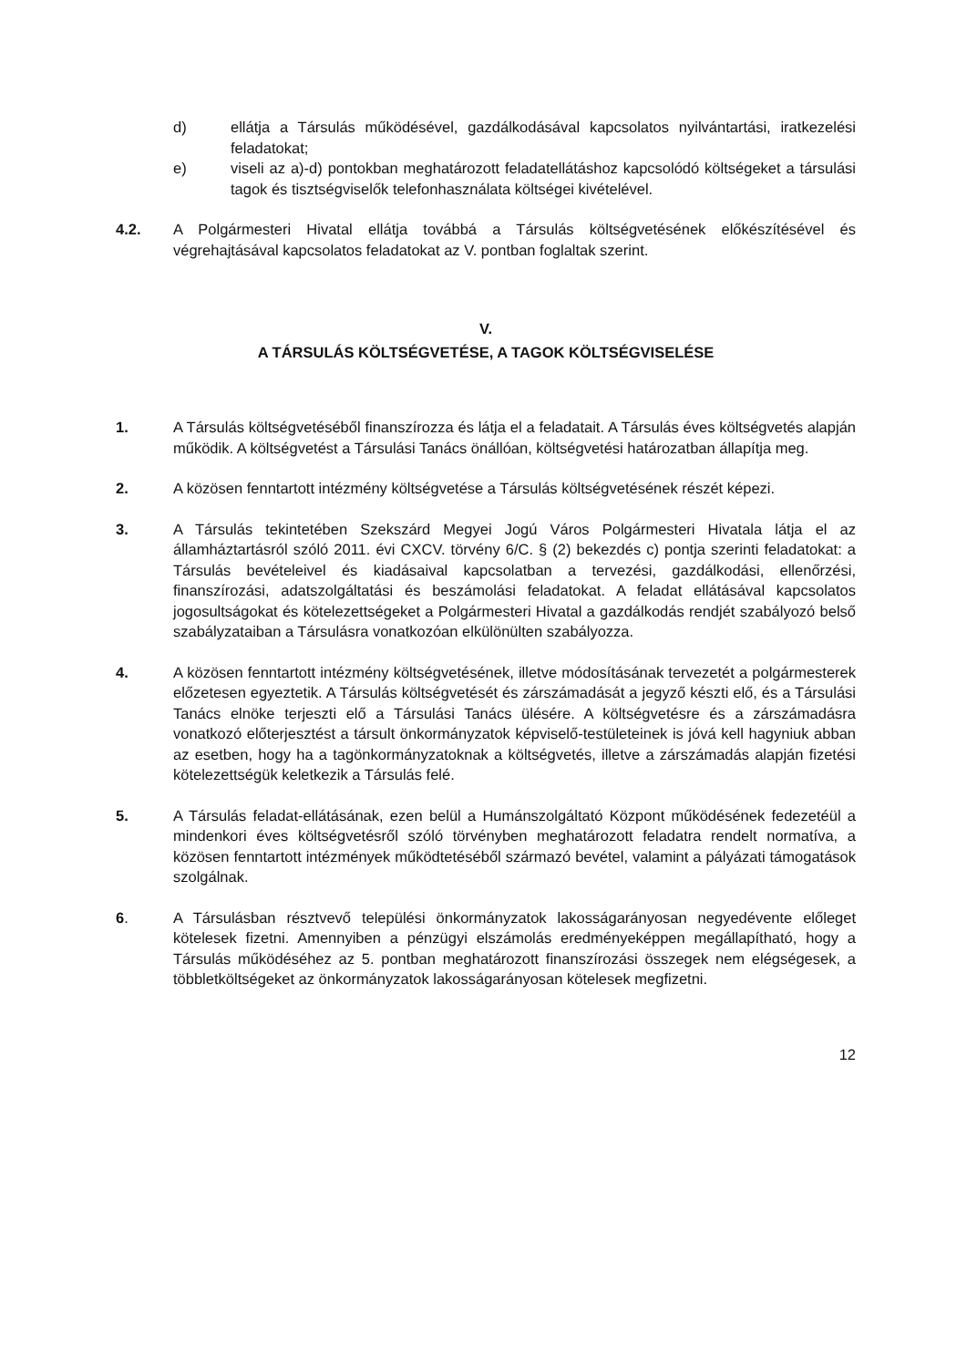d) ellátja a Társulás működésével, gazdálkodásával kapcsolatos nyilvántartási, iratkezelési feladatokat;
e) viseli az a)-d) pontokban meghatározott feladatellátáshoz kapcsolódó költségeket a társulási tagok és tisztségviselők telefonhasználata költségei kivételével.
4.2. A Polgármesteri Hivatal ellátja továbbá a Társulás költségvetésének előkészítésével és végrehajtásával kapcsolatos feladatokat az V. pontban foglaltak szerint.
V.
A TÁRSULÁS KÖLTSÉGVETÉSE, A TAGOK KÖLTSÉGVISELÉSE
1. A Társulás költségvetéséből finanszírozza és látja el a feladatait. A Társulás éves költségvetés alapján működik. A költségvetést a Társulási Tanács önállóan, költségvetési határozatban állapítja meg.
2. A közösen fenntartott intézmény költségvetése a Társulás költségvetésének részét képezi.
3. A Társulás tekintetében Szekszárd Megyei Jogú Város Polgármesteri Hivatala látja el az államháztartásról szóló 2011. évi CXCV. törvény 6/C. § (2) bekezdés c) pontja szerinti feladatokat: a Társulás bevételeivel és kiadásaival kapcsolatban a tervezési, gazdálkodási, ellenőrzési, finanszírozási, adatszolgáltatási és beszámolási feladatokat. A feladat ellátásával kapcsolatos jogosultságokat és kötelezettségeket a Polgármesteri Hivatal a gazdálkodás rendjét szabályozó belső szabályzataiban a Társulásra vonatkozóan elkülönülten szabályozza.
4. A közösen fenntartott intézmény költségvetésének, illetve módosításának tervezetét a polgármesterek előzetesen egyeztetik. A Társulás költségvetését és zárszámadását a jegyző készti elő, és a Társulási Tanács elnöke terjeszti elő a Társulási Tanács ülésére. A költségvetésre és a zárszámadásra vonatkozó előterjesztést a társult önkormányzatok képviselő-testületeinek is jóvá kell hagyniuk abban az esetben, hogy ha a tagönkormányzatoknak a költségvetés, illetve a zárszámadás alapján fizetési kötelezettségük keletkezik a Társulás felé.
5. A Társulás feladat-ellátásának, ezen belül a Humánszolgáltató Központ működésének fedezetéül a mindenkori éves költségvetésről szóló törvényben meghatározott feladatra rendelt normatíva, a közösen fenntartott intézmények működtetéséből származó bevétel, valamint a pályázati támogatások szolgálnak.
6. A Társulásban résztvevő települési önkormányzatok lakosságarányosan negyedévente előleget kötelesek fizetni. Amennyiben a pénzügyi elszámolás eredményeképpen megállapítható, hogy a Társulás működéséhez az 5. pontban meghatározott finanszírozási összegek nem elégségesek, a többletköltségeket az önkormányzatok lakosságarányosan kötelesek megfizetni.
12